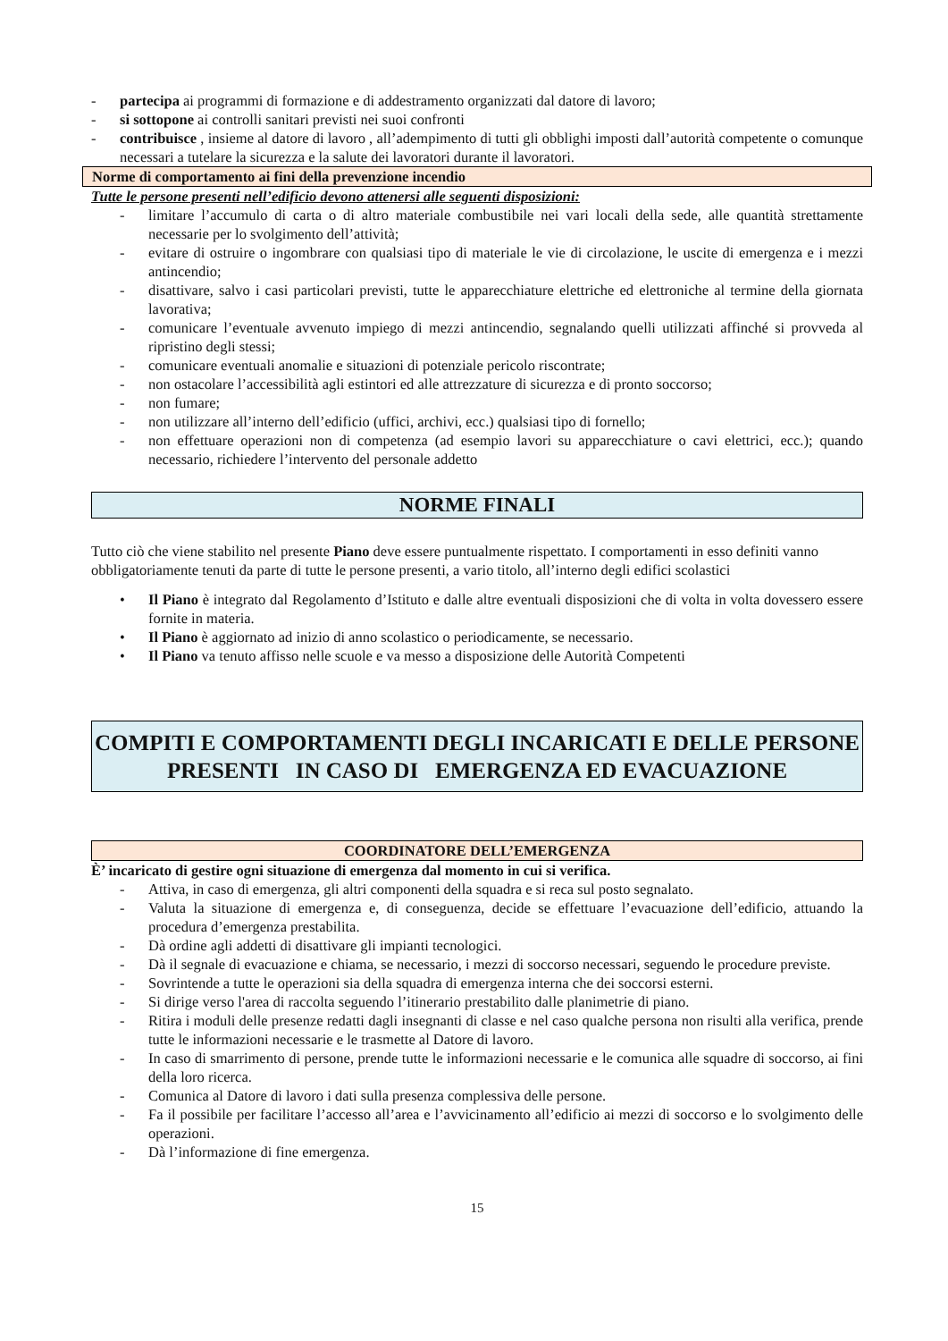- partecipa ai programmi di formazione e di addestramento organizzati dal datore di lavoro;
- si sottopone ai controlli sanitari previsti nei suoi confronti
- contribuisce , insieme al datore di lavoro , all’adempimento di tutti gli obblighi imposti dall’autorità competente o comunque necessari a tutelare la sicurezza e la salute dei lavoratori durante il lavoratori.
Norme di comportamento ai fini della prevenzione incendio
Tutte le persone presenti nell’edificio devono attenersi alle seguenti disposizioni:
- limitare l’accumulo di carta o di altro materiale combustibile nei vari locali della sede, alle quantità strettamente necessarie per lo svolgimento dell’attività;
- evitare di ostruire o ingombrare con qualsiasi tipo di materiale le vie di circolazione, le uscite di emergenza e i mezzi antincendio;
- disattivare, salvo i casi particolari previsti, tutte le apparecchiature elettriche ed elettroniche al termine della giornata lavorativa;
- comunicare l’eventuale avvenuto impiego di mezzi antincendio, segnalando quelli utilizzati affinché si provveda al ripristino degli stessi;
- comunicare eventuali anomalie e situazioni di potenziale pericolo riscontrate;
- non ostacolare l’accessibilità agli estintori ed alle attrezzature di sicurezza e di pronto soccorso;
- non fumare;
- non utilizzare all’interno dell’edificio (uffici, archivi, ecc.) qualsiasi tipo di fornello;
- non effettuare operazioni non di competenza (ad esempio lavori su apparecchiature o cavi elettrici, ecc.); quando necessario, richiedere l’intervento del personale addetto
NORME FINALI
Tutto ciò che viene stabilito nel presente Piano deve essere puntualmente rispettato. I comportamenti in esso definiti vanno obbligatoriamente tenuti da parte di tutte le persone presenti, a vario titolo, all’interno degli edifici scolastici
• Il Piano è integrato dal Regolamento d’Istituto e dalle altre eventuali disposizioni che di volta in volta dovessero essere fornite in materia.
• Il Piano è aggiornato ad inizio di anno scolastico o periodicamente, se necessario.
• Il Piano va tenuto affisso nelle scuole e va messo a disposizione delle Autorità Competenti
COMPITI E COMPORTAMENTI DEGLI INCARICATI E DELLE PERSONE PRESENTI IN CASO DI EMERGENZA ED EVACUAZIONE
COORDINATORE DELL’EMERGENZA
È’ incaricato di gestire ogni situazione di emergenza dal momento in cui si verifica.
- Attiva, in caso di emergenza, gli altri componenti della squadra e si reca sul posto segnalato.
- Valuta la situazione di emergenza e, di conseguenza, decide se effettuare l’evacuazione dell’edificio, attuando la procedura d’emergenza prestabilita.
- Dà ordine agli addetti di disattivare gli impianti tecnologici.
- Dà il segnale di evacuazione e chiama, se necessario, i mezzi di soccorso necessari, seguendo le procedure previste.
- Sovrintende a tutte le operazioni sia della squadra di emergenza interna che dei soccorsi esterni.
- Si dirige verso l'area di raccolta seguendo l’itinerario prestabilito dalle planimetrie di piano.
- Ritira i moduli delle presenze redatti dagli insegnanti di classe e nel caso qualche persona non risulti alla verifica, prende tutte le informazioni necessarie e le trasmette al Datore di lavoro.
- In caso di smarrimento di persone, prende tutte le informazioni necessarie e le comunica alle squadre di soccorso, ai fini della loro ricerca.
- Comunica al Datore di lavoro i dati sulla presenza complessiva delle persone.
- Fa il possibile per facilitare l’accesso all’area e l’avvicinamento all’edificio ai mezzi di soccorso e lo svolgimento delle operazioni.
- Dà l’informazione di fine emergenza.
15